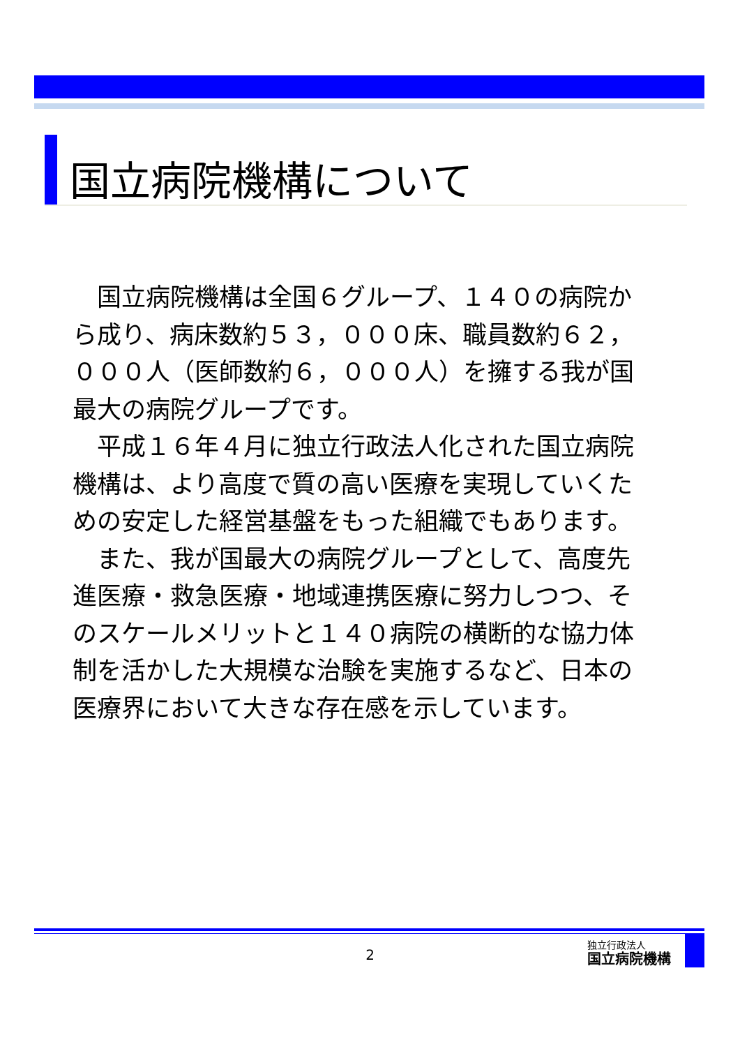国立病院機構について
国立病院機構は全国６グループ、１４０の病院から成り、病床数約５３，０００床、職員数約６２，０００人（医師数約６，０００人）を擁する我が国最大の病院グループです。
平成１６年４月に独立行政法人化された国立病院機構は、より高度で質の高い医療を実現していくための安定した経営基盤をもった組織でもあります。
また、我が国最大の病院グループとして、高度先進医療・救急医療・地域連携医療に努力しつつ、そのスケールメリットと１４０病院の横断的な協力体制を活かした大規模な治験を実施するなど、日本の医療界において大きな存在感を示しています。
2
独立行政法人
国立病院機構